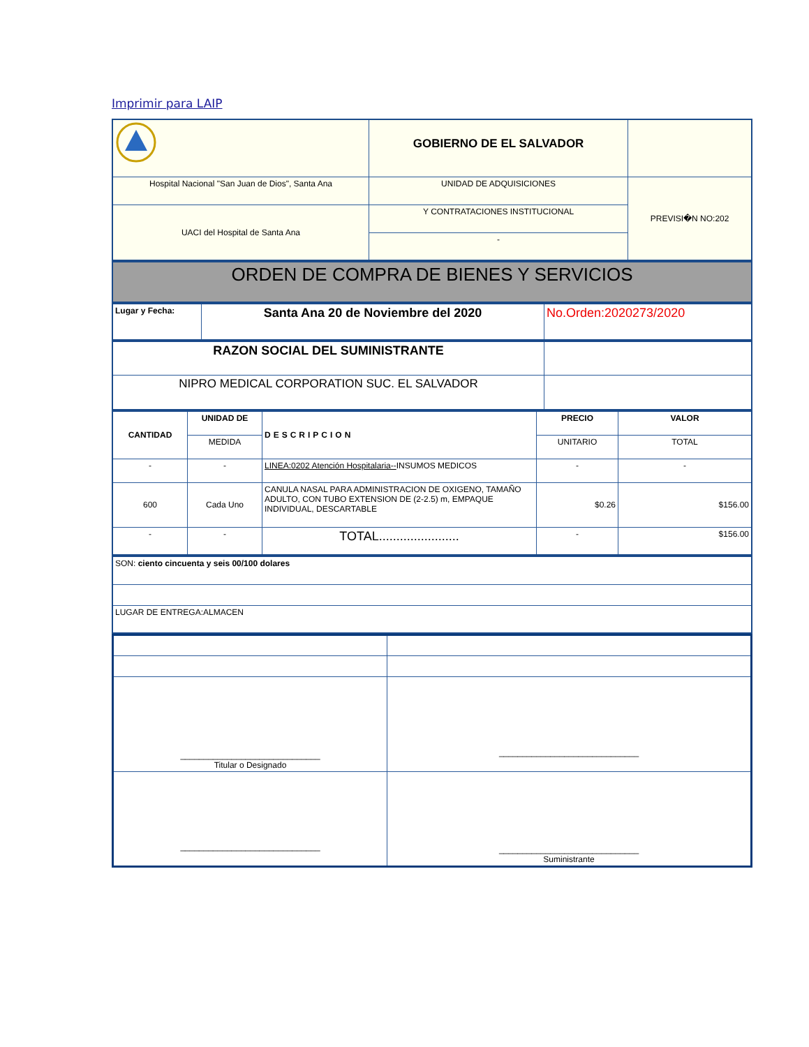Imprimir para LAIP
| | GOBIERNO DE EL SALVADOR | |
| Hospital Nacional "San Juan de Dios", Santa Ana | UNIDAD DE ADQUISICIONES | PREVISI�N NO:202 |
| UACI del Hospital de Santa Ana | Y CONTRATACIONES INSTITUCIONAL | |
| | - | |
| ORDEN DE COMPRA DE BIENES Y SERVICIOS |
| Lugar y Fecha: | Santa Ana 20 de Noviembre del 2020 | No.Orden:2020273/2020 |
| RAZON SOCIAL DEL SUMINISTRANTE | |
| NIPRO MEDICAL CORPORATION SUC. EL SALVADOR | |
| CANTIDAD | UNIDAD DE | DESCRIPCION | PRECIO | VALOR |
| --- | --- | --- | --- | --- |
| | MEDIDA | | UNITARIO | TOTAL |
| - | - | LINEA:0202 Atención Hospitalaria-- INSUMOS MEDICOS | - | - |
| 600 | Cada Uno | CANULA NASAL PARA ADMINISTRACION DE OXIGENO, TAMAÑO ADULTO, CON TUBO EXTENSION DE (2-2.5) m, EMPAQUE INDIVIDUAL, DESCARTABLE | $0.26 | $156.00 |
| - | - | TOTAL....................... | - | $156.00 |
| SON: ciento cincuenta y seis 00/100 dolares |
| LUGAR DE ENTREGA:ALMACEN |
| ______________________________ Titular o Designado | ______________________________ |
| ______________________________ | ______________________________ Suministrante |